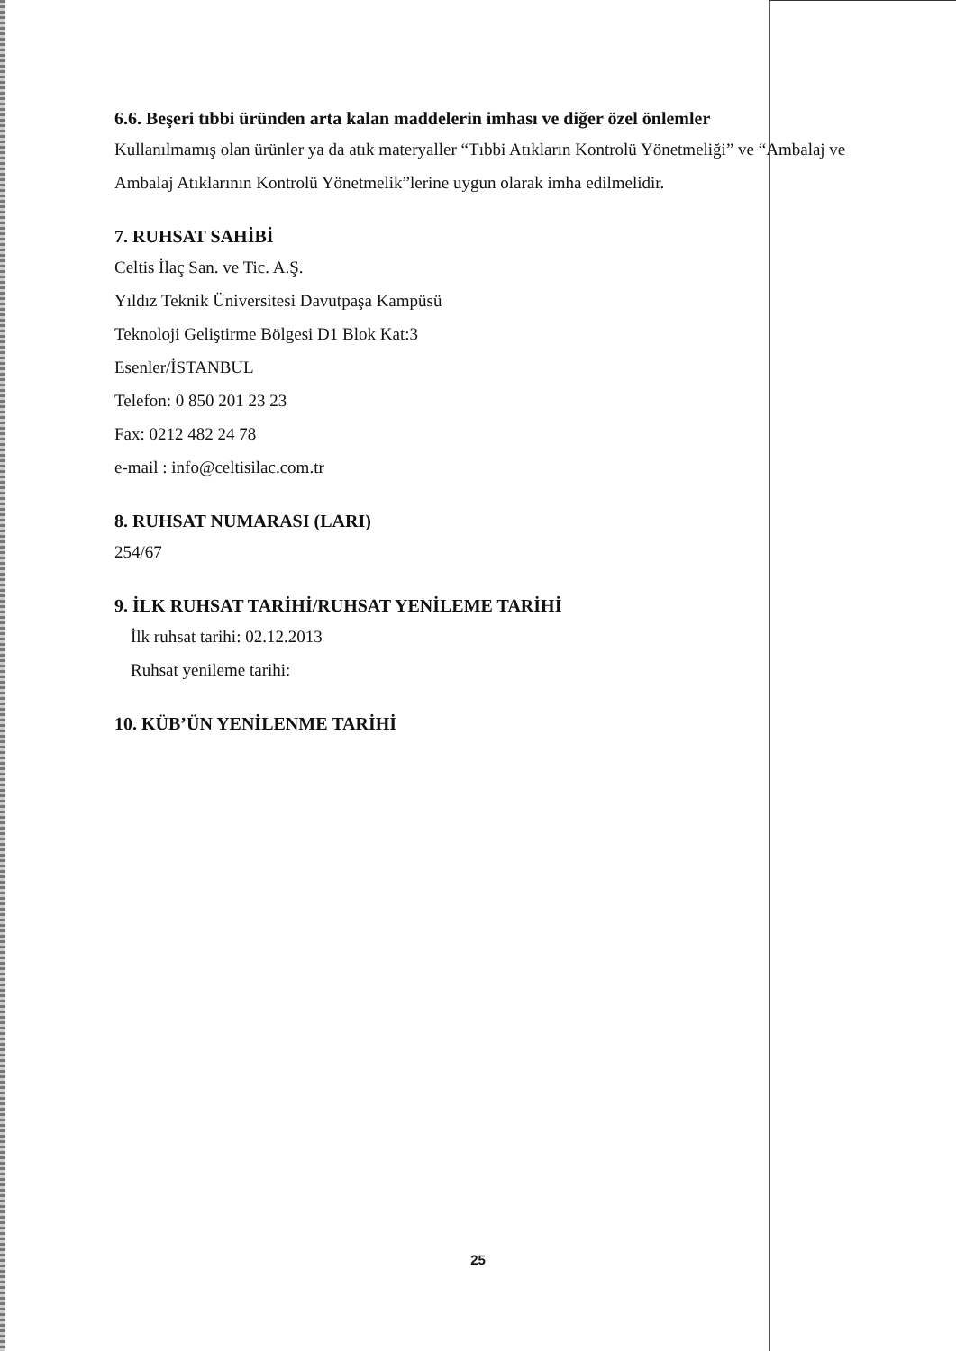6.6. Beşeri tıbbi üründen arta kalan maddelerin imhası ve diğer özel önlemler
Kullanılmamış olan ürünler ya da atık materyaller “Tıbbi Atıkların Kontrolü Yönetmeliği” ve “Ambalaj ve Ambalaj Atıklarının Kontrolü Yönetmelik”lerine uygun olarak imha edilmelidir.
7. RUHSAT SAHİBİ
Celtis İlaç San. ve Tic. A.Ş.
Yıldız Teknik Üniversitesi Davutpaşa Kampüsü
Teknoloji Geliştirme Bölgesi D1 Blok Kat:3
Esenler/İSTANBUL
Telefon: 0 850 201 23 23
Fax: 0212 482 24 78
e-mail : info@celtisilac.com.tr
8. RUHSAT NUMARASI (LARI)
254/67
9. İLK RUHSAT TARİHİ/RUHSAT YENİLEME TARİHİ
İlk ruhsat tarihi: 02.12.2013
Ruhsat yenileme tarihi:
10. KÜB’ÜN YENİLENME TARİHİ
25